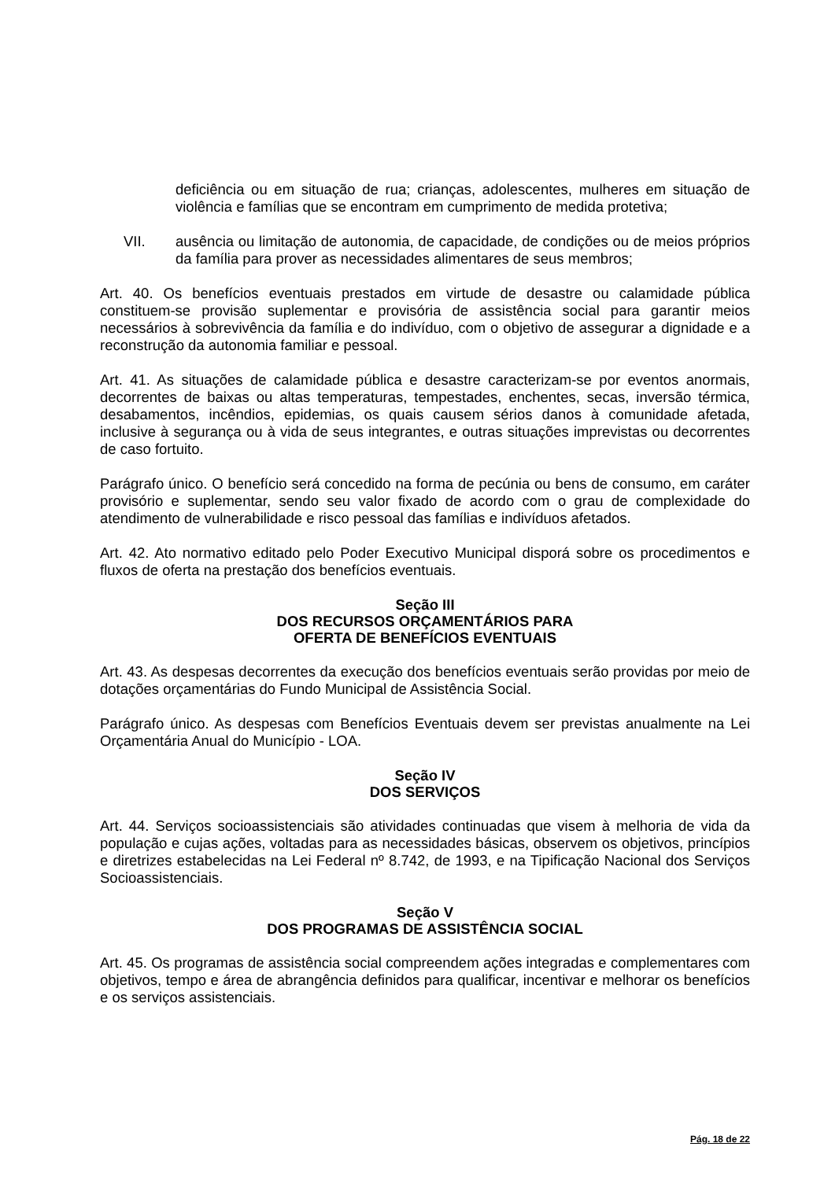deficiência ou em situação de rua; crianças, adolescentes, mulheres em situação de violência e famílias que se encontram em cumprimento de medida protetiva;
VII. ausência ou limitação de autonomia, de capacidade, de condições ou de meios próprios da família para prover as necessidades alimentares de seus membros;
Art. 40. Os benefícios eventuais prestados em virtude de desastre ou calamidade pública constituem-se provisão suplementar e provisória de assistência social para garantir meios necessários à sobrevivência da família e do indivíduo, com o objetivo de assegurar a dignidade e a reconstrução da autonomia familiar e pessoal.
Art. 41. As situações de calamidade pública e desastre caracterizam-se por eventos anormais, decorrentes de baixas ou altas temperaturas, tempestades, enchentes, secas, inversão térmica, desabamentos, incêndios, epidemias, os quais causem sérios danos à comunidade afetada, inclusive à segurança ou à vida de seus integrantes, e outras situações imprevistas ou decorrentes de caso fortuito.
Parágrafo único. O benefício será concedido na forma de pecúnia ou bens de consumo, em caráter provisório e suplementar, sendo seu valor fixado de acordo com o grau de complexidade do atendimento de vulnerabilidade e risco pessoal das famílias e indivíduos afetados.
Art. 42. Ato normativo editado pelo Poder Executivo Municipal disporá sobre os procedimentos e fluxos de oferta na prestação dos benefícios eventuais.
Seção III
DOS RECURSOS ORÇAMENTÁRIOS PARA
OFERTA DE BENEFÍCIOS EVENTUAIS
Art. 43. As despesas decorrentes da execução dos benefícios eventuais serão providas por meio de dotações orçamentárias do Fundo Municipal de Assistência Social.
Parágrafo único. As despesas com Benefícios Eventuais devem ser previstas anualmente na Lei Orçamentária Anual do Município - LOA.
Seção IV
DOS SERVIÇOS
Art. 44. Serviços socioassistenciais são atividades continuadas que visem à melhoria de vida da população e cujas ações, voltadas para as necessidades básicas, observem os objetivos, princípios e diretrizes estabelecidas na Lei Federal nº 8.742, de 1993, e na Tipificação Nacional dos Serviços Socioassistenciais.
Seção V
DOS PROGRAMAS DE ASSISTÊNCIA SOCIAL
Art. 45. Os programas de assistência social compreendem ações integradas e complementares com objetivos, tempo e área de abrangência definidos para qualificar, incentivar e melhorar os benefícios e os serviços assistenciais.
Pág. 18 de 22